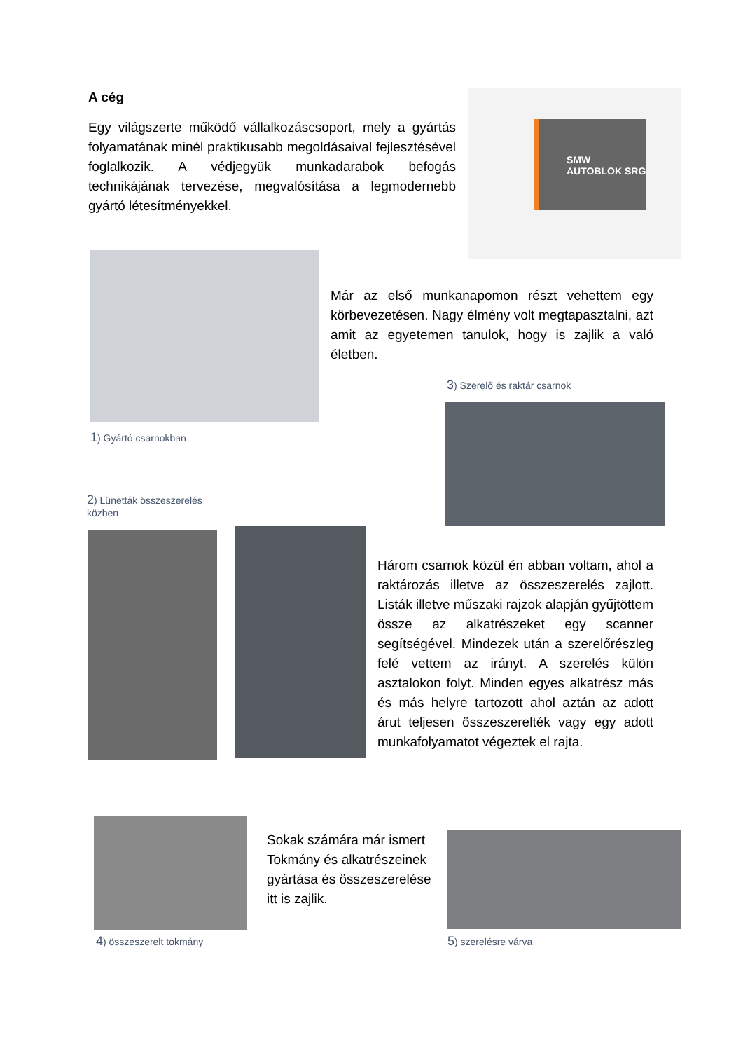A cég
Egy világszerte működő vállalkozáscsoport, mely a gyártás folyamatának minél praktikusabb megoldásaival fejlesztésével foglalkozik. A védjegyük munkadarabok befogás technikájának tervezése, megvalósítása a legmodernebb gyártó létesítményekkel.
SMW AUTOBLOK SRG
1) Gyártó csarnokban
Már az első munkanapomon részt vehettem egy körbevezetésen. Nagy élmény volt megtapasztalni, azt amit az egyetemen tanulok, hogy is zajlik a való életben.
3) Szerelő és raktár csarnok
2) Lünetták összeszerelés közben
Három csarnok közül én abban voltam, ahol a raktározás illetve az összeszerelés zajlott. Listák illetve műszaki rajzok alapján gyűjtöttem össze az alkatrészeket egy scanner segítségével. Mindezek után a szerelőrészleg felé vettem az irányt. A szerelés külön asztalokon folyt. Minden egyes alkatrész más és más helyre tartozott ahol aztán az adott árut teljesen összeszerelték vagy egy adott munkafolyamatot végeztek el rajta.
4) összeszerelt tokmány
Sokak számára már ismert Tokmány és alkatrészeinek gyártása és összeszerelése itt is zajlik.
5) szerelésre várva